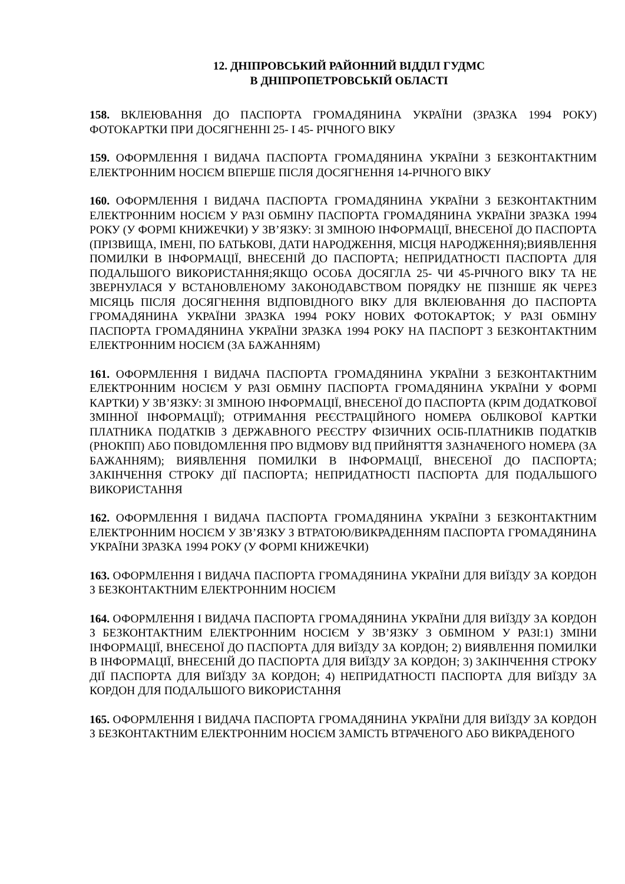12. ДНІПРОВСЬКИЙ РАЙОННИЙ ВІДДІЛ ГУДМС
В ДНІПРОПЕТРОВСЬКІЙ ОБЛАСТІ
158. ВКЛЕЮВАННЯ ДО ПАСПОРТА ГРОМАДЯНИНА УКРАЇНИ (ЗРАЗКА 1994 РОКУ) ФОТОКАРТКИ ПРИ ДОСЯГНЕННІ 25- І 45- РІЧНОГО ВІКУ
159. ОФОРМЛЕННЯ І ВИДАЧА ПАСПОРТА ГРОМАДЯНИНА УКРАЇНИ З БЕЗКОНТАКТНИМ ЕЛЕКТРОННИМ НОСІЄМ ВПЕРШЕ ПІСЛЯ ДОСЯГНЕННЯ 14-РІЧНОГО ВІКУ
160. ОФОРМЛЕННЯ І ВИДАЧА ПАСПОРТА ГРОМАДЯНИНА УКРАЇНИ З БЕЗКОНТАКТНИМ ЕЛЕКТРОННИМ НОСІЄМ У РАЗІ ОБМІНУ ПАСПОРТА ГРОМАДЯНИНА УКРАЇНИ ЗРАЗКА 1994 РОКУ (У ФОРМІ КНИЖЕЧКИ) У ЗВ’ЯЗКУ: ЗІ ЗМІНОЮ ІНФОРМАЦІЇ, ВНЕСЕНОЇ ДО ПАСПОРТА (ПРІЗВИЩА, ІМЕНІ, ПО БАТЬКОВІ, ДАТИ НАРОДЖЕННЯ, МІСЦЯ НАРОДЖЕННЯ);ВИЯВЛЕННЯ ПОМИЛКИ В ІНФОРМАЦІЇ, ВНЕСЕНІЙ ДО ПАСПОРТА; НЕПРИДАТНОСТІ ПАСПОРТА ДЛЯ ПОДАЛЬШОГО ВИКОРИСТАННЯ;ЯКЩО ОСОБА ДОСЯГЛА 25- ЧИ 45-РІЧНОГО ВІКУ ТА НЕ ЗВЕРНУЛАСЯ У ВСТАНОВЛЕНОМУ ЗАКОНОДАВСТВОМ ПОРЯДКУ НЕ ПІЗНІШЕ ЯК ЧЕРЕЗ МІСЯЦЬ ПІСЛЯ ДОСЯГНЕННЯ ВІДПОВІДНОГО ВІКУ ДЛЯ ВКЛЕЮВАННЯ ДО ПАСПОРТА ГРОМАДЯНИНА УКРАЇНИ ЗРАЗКА 1994 РОКУ НОВИХ ФОТОКАРТОК; У РАЗІ ОБМІНУ ПАСПОРТА ГРОМАДЯНИНА УКРАЇНИ ЗРАЗКА 1994 РОКУ НА ПАСПОРТ З БЕЗКОНТАКТНИМ ЕЛЕКТРОННИМ НОСІЄМ (ЗА БАЖАННЯМ)
161. ОФОРМЛЕННЯ І ВИДАЧА ПАСПОРТА ГРОМАДЯНИНА УКРАЇНИ З БЕЗКОНТАКТНИМ ЕЛЕКТРОННИМ НОСІЄМ У РАЗІ ОБМІНУ ПАСПОРТА ГРОМАДЯНИНА УКРАЇНИ У ФОРМІ КАРТКИ) У ЗВ’ЯЗКУ: ЗІ ЗМІНОЮ ІНФОРМАЦІЇ, ВНЕСЕНОЇ ДО ПАСПОРТА (КРІМ ДОДАТКОВОЇ ЗМІННОЇ ІНФОРМАЦІЇ); ОТРИМАННЯ РЕЄСТРАЦІЙНОГО НОМЕРА ОБЛІКОВОЇ КАРТКИ ПЛАТНИКА ПОДАТКІВ З ДЕРЖАВНОГО РЕЄСТРУ ФІЗИЧНИХ ОСІБ-ПЛАТНИКІВ ПОДАТКІВ (РНОКПП) АБО ПОВІДОМЛЕННЯ ПРО ВІДМОВУ ВІД ПРИЙНЯТТЯ ЗАЗНАЧЕНОГО НОМЕРА (ЗА БАЖАННЯМ); ВИЯВЛЕННЯ ПОМИЛКИ В ІНФОРМАЦІЇ, ВНЕСЕНОЇ ДО ПАСПОРТА; ЗАКІНЧЕННЯ СТРОКУ ДІЇ ПАСПОРТА; НЕПРИДАТНОСТІ ПАСПОРТА ДЛЯ ПОДАЛЬШОГО ВИКОРИСТАННЯ
162. ОФОРМЛЕННЯ І ВИДАЧА ПАСПОРТА ГРОМАДЯНИНА УКРАЇНИ З БЕЗКОНТАКТНИМ ЕЛЕКТРОННИМ НОСІЄМ У ЗВ’ЯЗКУ З ВТРАТОЮ/ВИКРАДЕННЯМ ПАСПОРТА ГРОМАДЯНИНА УКРАЇНИ ЗРАЗКА 1994 РОКУ (У ФОРМІ КНИЖЕЧКИ)
163. ОФОРМЛЕННЯ І ВИДАЧА ПАСПОРТА ГРОМАДЯНИНА УКРАЇНИ ДЛЯ ВИЇЗДУ ЗА КОРДОН З БЕЗКОНТАКТНИМ ЕЛЕКТРОННИМ НОСІЄМ
164. ОФОРМЛЕННЯ І ВИДАЧА ПАСПОРТА ГРОМАДЯНИНА УКРАЇНИ ДЛЯ ВИЇЗДУ ЗА КОРДОН З БЕЗКОНТАКТНИМ ЕЛЕКТРОННИМ НОСІЄМ У ЗВ’ЯЗКУ З ОБМІНОМ У РАЗІ:1) ЗМІНИ ІНФОРМАЦІЇ, ВНЕСЕНОЇ ДО ПАСПОРТА ДЛЯ ВИЇЗДУ ЗА КОРДОН; 2) ВИЯВЛЕННЯ ПОМИЛКИ В ІНФОРМАЦІЇ, ВНЕСЕНІЙ ДО ПАСПОРТА ДЛЯ ВИЇЗДУ ЗА КОРДОН; 3) ЗАКІНЧЕННЯ СТРОКУ ДІЇ ПАСПОРТА ДЛЯ ВИЇЗДУ ЗА КОРДОН; 4) НЕПРИДАТНОСТІ ПАСПОРТА ДЛЯ ВИЇЗДУ ЗА КОРДОН ДЛЯ ПОДАЛЬШОГО ВИКОРИСТАННЯ
165. ОФОРМЛЕННЯ І ВИДАЧА ПАСПОРТА ГРОМАДЯНИНА УКРАЇНИ ДЛЯ ВИЇЗДУ ЗА КОРДОН З БЕЗКОНТАКТНИМ ЕЛЕКТРОННИМ НОСІЄМ ЗАМІСТЬ ВТРАЧЕНОГО АБО ВИКРАДЕНОГО